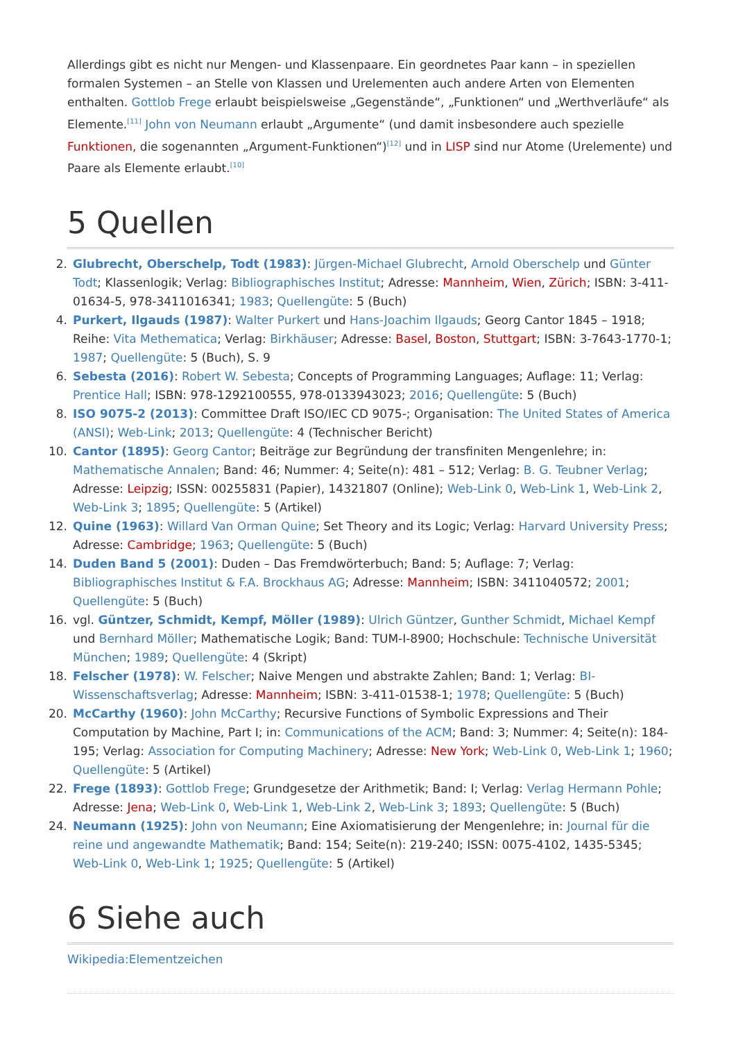Allerdings gibt es nicht nur Mengen- und Klassenpaare. Ein geordnetes Paar kann – in speziellen formalen Systemen – an Stelle von Klassen und Urelementen auch andere Arten von Elementen enthalten. Gottlob Frege erlaubt beispielsweise „Gegenstände“, „Funktionen“ und „Werthverläufe“ als Elemente.<sup>[11]</sup> John von Neumann erlaubt „Argumente“ (und damit insbesondere auch spezielle Funktionen, die sogenannten „Argument-Funktionen“)<sup>[12]</sup> und in LISP sind nur Atome (Urelemente) und Paare als Elemente erlaubt.<sup>[10]</sup>
5 Quellen
2. Glubrecht, Oberschelp, Todt (1983): Jürgen-Michael Glubrecht, Arnold Oberschelp und Günter Todt; Klassenlogik; Verlag: Bibliographisches Institut; Adresse: Mannheim, Wien, Zürich; ISBN: 3-411-01634-5, 978-3411016341; 1983; Quellengüte: 5 (Buch)
4. Purkert, Ilgauds (1987): Walter Purkert und Hans-Joachim Ilgauds; Georg Cantor 1845 – 1918; Reihe: Vita Methematica; Verlag: Birkhäuser; Adresse: Basel, Boston, Stuttgart; ISBN: 3-7643-1770-1; 1987; Quellengüte: 5 (Buch), S. 9
6. Sebesta (2016): Robert W. Sebesta; Concepts of Programming Languages; Auflage: 11; Verlag: Prentice Hall; ISBN: 978-1292100555, 978-0133943023; 2016; Quellengüte: 5 (Buch)
8. ISO 9075-2 (2013): Committee Draft ISO/IEC CD 9075-; Organisation: The United States of America (ANSI); Web-Link; 2013; Quellengüte: 4 (Technischer Bericht)
10. Cantor (1895): Georg Cantor; Beiträge zur Begründung der transfiniten Mengenlehre; in: Mathematische Annalen; Band: 46; Nummer: 4; Seite(n): 481 – 512; Verlag: B. G. Teubner Verlag; Adresse: Leipzig; ISSN: 00255831 (Papier), 14321807 (Online); Web-Link 0, Web-Link 1, Web-Link 2, Web-Link 3; 1895; Quellengüte: 5 (Artikel)
12. Quine (1963): Willard Van Orman Quine; Set Theory and its Logic; Verlag: Harvard University Press; Adresse: Cambridge; 1963; Quellengüte: 5 (Buch)
14. Duden Band 5 (2001): Duden – Das Fremdwörterbuch; Band: 5; Auflage: 7; Verlag: Bibliographisches Institut & F.A. Brockhaus AG; Adresse: Mannheim; ISBN: 3411040572; 2001; Quellengüte: 5 (Buch)
16. vgl. Güntzer, Schmidt, Kempf, Möller (1989): Ulrich Güntzer, Gunther Schmidt, Michael Kempf und Bernhard Möller; Mathematische Logik; Band: TUM-I-8900; Hochschule: Technische Universität München; 1989; Quellengüte: 4 (Skript)
18. Felscher (1978): W. Felscher; Naive Mengen und abstrakte Zahlen; Band: 1; Verlag: BI-Wissenschaftsverlag; Adresse: Mannheim; ISBN: 3-411-01538-1; 1978; Quellengüte: 5 (Buch)
20. McCarthy (1960): John McCarthy; Recursive Functions of Symbolic Expressions and Their Computation by Machine, Part I; in: Communications of the ACM; Band: 3; Nummer: 4; Seite(n): 184-195; Verlag: Association for Computing Machinery; Adresse: New York; Web-Link 0, Web-Link 1; 1960; Quellengüte: 5 (Artikel)
22. Frege (1893): Gottlob Frege; Grundgesetze der Arithmetik; Band: I; Verlag: Verlag Hermann Pohle; Adresse: Jena; Web-Link 0, Web-Link 1, Web-Link 2, Web-Link 3; 1893; Quellengüte: 5 (Buch)
24. Neumann (1925): John von Neumann; Eine Axiomatisierung der Mengenlehre; in: Journal für die reine und angewandte Mathematik; Band: 154; Seite(n): 219-240; ISSN: 0075-4102, 1435-5345; Web-Link 0, Web-Link 1; 1925; Quellengüte: 5 (Artikel)
6 Siehe auch
Wikipedia:Elementzeichen